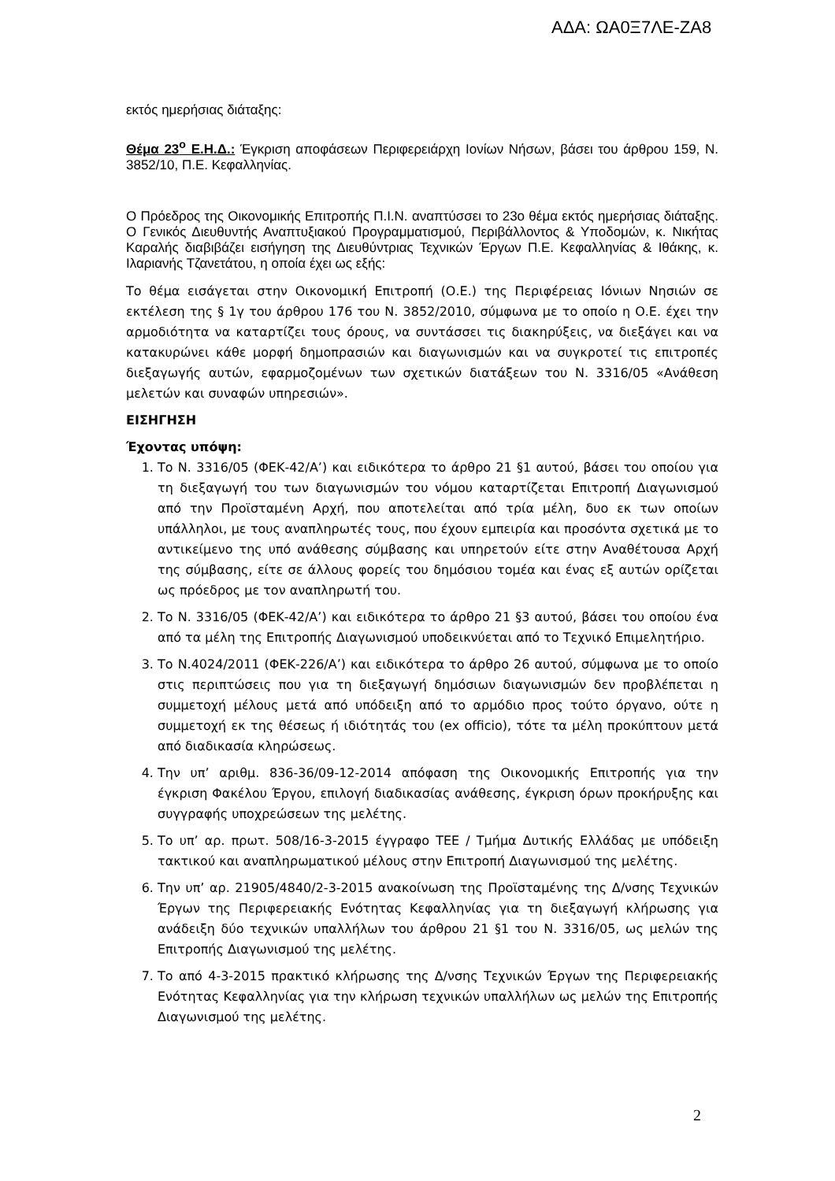ΑΔΑ: ΩΑ0Ξ7ΛΕ-ΖΑ8
εκτός ημερήσιας διάταξης:
Θέμα 23<sup>ο</sup> Ε.Η.Δ.: Έγκριση αποφάσεων Περιφερειάρχη Ιονίων Νήσων, βάσει του άρθρου 159, Ν. 3852/10, Π.Ε. Κεφαλληνίας.
Ο Πρόεδρος της Οικονομικής Επιτροπής Π.Ι.Ν. αναπτύσσει το 23ο θέμα εκτός ημερήσιας διάταξης. Ο Γενικός Διευθυντής Αναπτυξιακού Προγραμματισμού, Περιβάλλοντος & Υποδομών, κ. Νικήτας Καραλής διαβιβάζει εισήγηση της Διευθύντριας Τεχνικών Έργων Π.Ε. Κεφαλληνίας & Ιθάκης, κ. Ιλαριανής Τζανετάτου, η οποία έχει ως εξής:
Το θέμα εισάγεται στην Οικονομική Επιτροπή (Ο.Ε.) της Περιφέρειας Ιόνιων Νησιών σε εκτέλεση της § 1γ του άρθρου 176 του Ν. 3852/2010, σύμφωνα με το οποίο η Ο.Ε. έχει την αρμοδιότητα να καταρτίζει τους όρους, να συντάσσει τις διακηρύξεις, να διεξάγει και να κατακυρώνει κάθε μορφή δημοπρασιών και διαγωνισμών και να συγκροτεί τις επιτροπές διεξαγωγής αυτών, εφαρμοζομένων των σχετικών διατάξεων του Ν. 3316/05 «Ανάθεση μελετών και συναφών υπηρεσιών».
ΕΙΣΗΓΗΣΗ
Έχοντας υπόψη:
1. Το Ν. 3316/05 (ΦΕΚ-42/Α’) και ειδικότερα το άρθρο 21 §1 αυτού, βάσει του οποίου για τη διεξαγωγή του των διαγωνισμών του νόμου καταρτίζεται Επιτροπή Διαγωνισμού από την Προϊσταμένη Αρχή, που αποτελείται από τρία μέλη, δυο εκ των οποίων υπάλληλοι, με τους αναπληρωτές τους, που έχουν εμπειρία και προσόντα σχετικά με το αντικείμενο της υπό ανάθεσης σύμβασης και υπηρετούν είτε στην Αναθέτουσα Αρχή της σύμβασης, είτε σε άλλους φορείς του δημόσιου τομέα και ένας εξ αυτών ορίζεται ως πρόεδρος με τον αναπληρωτή του.
2. Το Ν. 3316/05 (ΦΕΚ-42/Α’) και ειδικότερα το άρθρο 21 §3 αυτού, βάσει του οποίου ένα από τα μέλη της Επιτροπής Διαγωνισμού υποδεικνύεται από το Τεχνικό Επιμελητήριο.
3. Το Ν.4024/2011 (ΦΕΚ-226/Α’) και ειδικότερα το άρθρο 26 αυτού, σύμφωνα με το οποίο στις περιπτώσεις που για τη διεξαγωγή δημόσιων διαγωνισμών δεν προβλέπεται η συμμετοχή μέλους μετά από υπόδειξη από το αρμόδιο προς τούτο όργανο, ούτε η συμμετοχή εκ της θέσεως ή ιδιότητάς του (ex officio), τότε τα μέλη προκύπτουν μετά από διαδικασία κληρώσεως.
4. Την υπ’ αριθμ. 836-36/09-12-2014 απόφαση της Οικονομικής Επιτροπής για την έγκριση Φακέλου Έργου, επιλογή διαδικασίας ανάθεσης, έγκριση όρων προκήρυξης και συγγραφής υποχρεώσεων της μελέτης.
5. Το υπ’ αρ. πρωτ. 508/16-3-2015 έγγραφο ΤΕΕ / Τμήμα Δυτικής Ελλάδας με υπόδειξη τακτικού και αναπληρωματικού μέλους στην Επιτροπή Διαγωνισμού της μελέτης.
6. Την υπ’ αρ. 21905/4840/2-3-2015 ανακοίνωση της Προϊσταμένης της Δ/νσης Τεχνικών Έργων της Περιφερειακής Ενότητας Κεφαλληνίας για τη διεξαγωγή κλήρωσης για ανάδειξη δύο τεχνικών υπαλλήλων του άρθρου 21 §1 του Ν. 3316/05, ως μελών της Επιτροπής Διαγωνισμού της μελέτης.
7. Το από 4-3-2015 πρακτικό κλήρωσης της Δ/νσης Τεχνικών Έργων της Περιφερειακής Ενότητας Κεφαλληνίας για την κλήρωση τεχνικών υπαλλήλων ως μελών της Επιτροπής Διαγωνισμού της μελέτης.
2